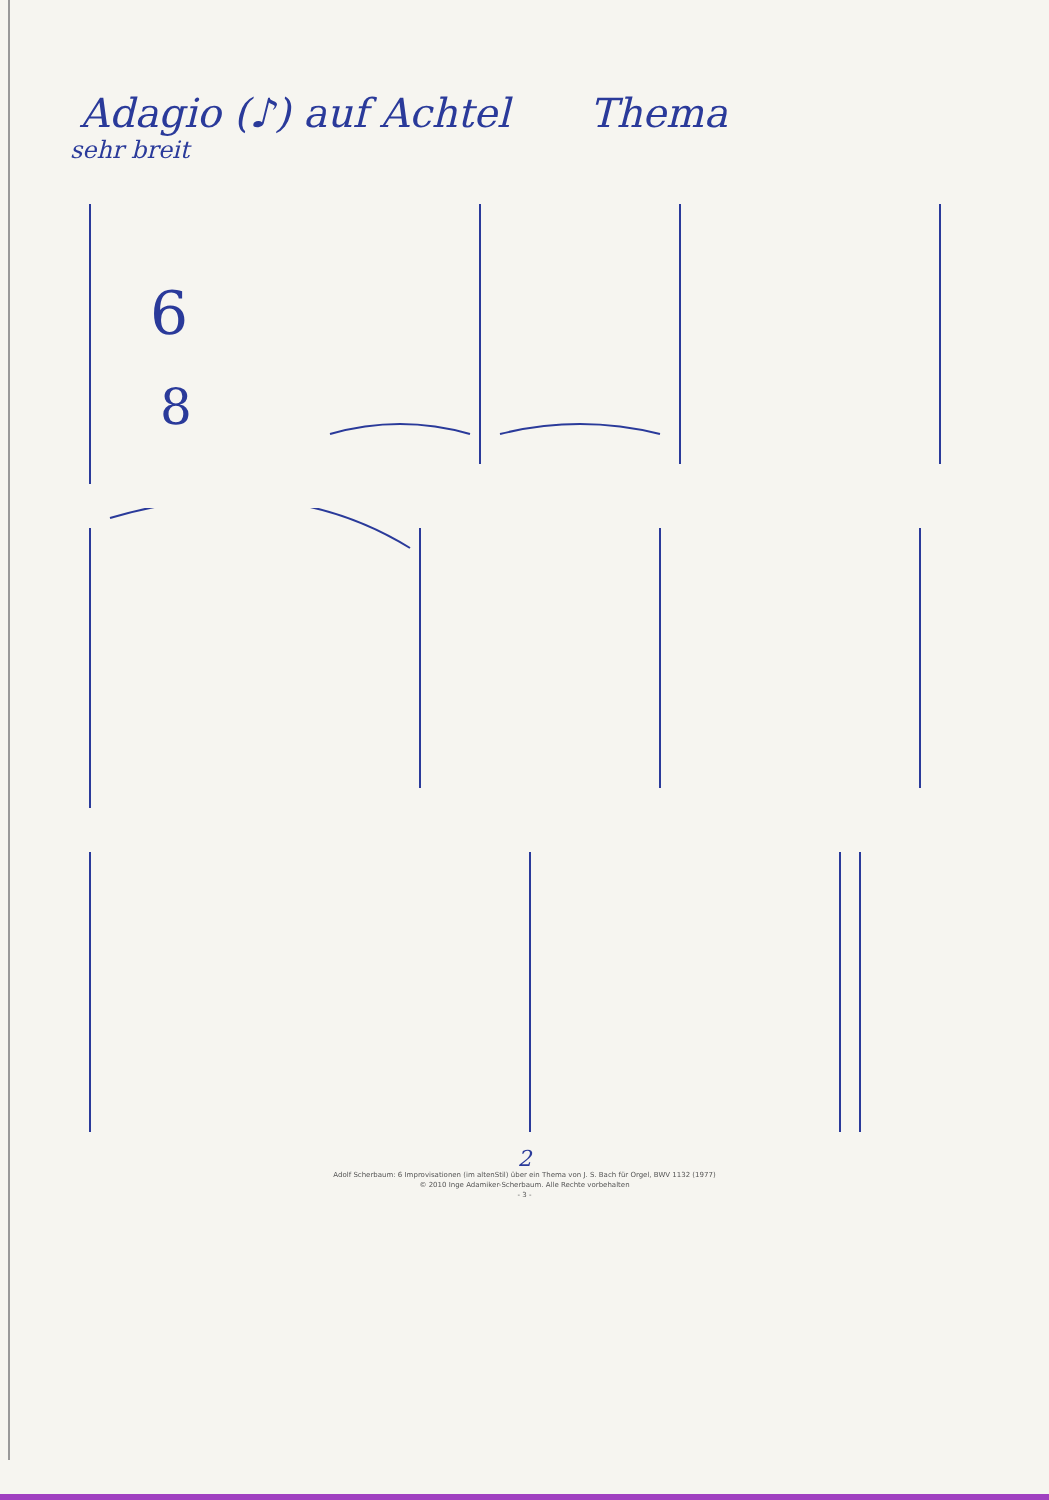Adagio (♪) auf Achtel Thema
sehr breit
6
8
2
Adolf Scherbaum: 6 Improvisationen (im altenStil) über ein Thema von J. S. Bach für Orgel, BWV 1132 (1977)
© 2010 Inge Adamiker-Scherbaum. Alle Rechte vorbehalten
- 3 -